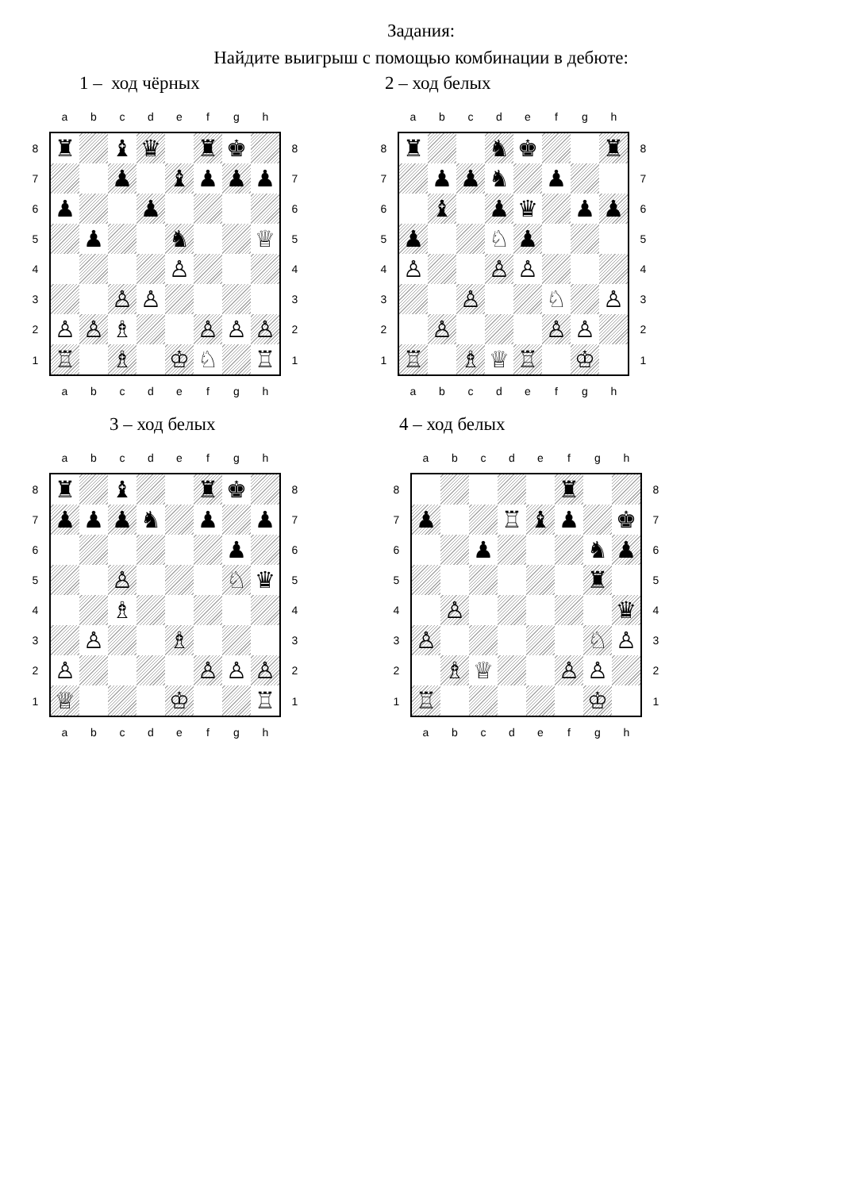Задания:
Найдите выигрыш с помощью комбинации в дебюте:
1 – ход чёрных 2 – ход белых
| | a | b | c | d | e | f | g | h | |
| 8 | ♜ | | ♝ | ♛ | | ♜ | ♚ | | 8 |
| 7 | | | ♟ | | ♝ | ♟ | ♟ | ♟ | 7 |
| 6 | ♟ | | | ♟ | | | | | 6 |
| 5 | | ♟ | | | ♞ | | | ♕ | 5 |
| 4 | | | | | ♙ | | | | 4 |
| 3 | | | ♙ | ♙ | | | | | 3 |
| 2 | ♙ | ♙ | ♗ | | | ♙ | ♙ | ♙ | 2 |
| 1 | ♖ | | ♗ | | ♔ | ♘ | | ♖ | 1 |
| | a | b | c | d | e | f | g | h | |
| | a | b | c | d | e | f | g | h | |
| 8 | ♜ | | | ♞ | ♚ | | | ♜ | 8 |
| 7 | | ♟ | ♟ | ♞ | | ♟ | | | 7 |
| 6 | | ♝ | | ♟ | ♛ | | ♟ | ♟ | 6 |
| 5 | ♟ | | | ♘ | ♟ | | | | 5 |
| 4 | ♙ | | | ♙ | ♙ | | | | 4 |
| 3 | | | ♙ | | | ♘ | | ♙ | 3 |
| 2 | | ♙ | | | | ♙ | ♙ | | 2 |
| 1 | ♖ | | ♗ | ♕ | ♖ | | ♔ | | 1 |
| | a | b | c | d | e | f | g | h | |
3 – ход белых 4 – ход белых
| | a | b | c | d | e | f | g | h | |
| 8 | ♜ | | ♝ | | | ♜ | ♚ | | 8 |
| 7 | ♟ | ♟ | ♟ | ♞ | | ♟ | | ♟ | 7 |
| 6 | | | | | | | ♟ | | 6 |
| 5 | | | ♙ | | | | ♘ | ♛ | 5 |
| 4 | | | ♗ | | | | | | 4 |
| 3 | | ♙ | | | ♗ | | | | 3 |
| 2 | ♙ | | | | | ♙ | ♙ | ♙ | 2 |
| 1 | ♕ | | | | ♔ | | | ♖ | 1 |
| | a | b | c | d | e | f | g | h | |
| | a | b | c | d | e | f | g | h | |
| 8 | | | | | | ♜ | | | 8 |
| 7 | ♟ | | | ♖ | ♝ | ♟ | | ♚ | 7 |
| 6 | | | ♟ | | | | ♞ | ♟ | 6 |
| 5 | | | | | | | ♜ | | 5 |
| 4 | | ♙ | | | | | | ♛ | 4 |
| 3 | ♙ | | | | | | ♘ | ♙ | 3 |
| 2 | | ♗ | ♕ | | | ♙ | ♙ | | 2 |
| 1 | ♖ | | | | | | ♔ | | 1 |
| | a | b | c | d | e | f | g | h | |